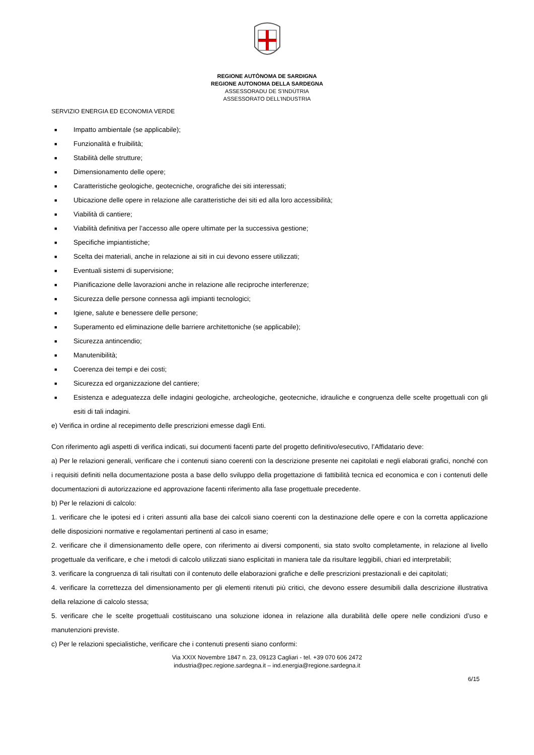REGIONE AUTÒNOMA DE SARDIGNA
REGIONE AUTONOMA DELLA SARDEGNA
ASSESSORADU DE S’INDÙTRIA
ASSESSORATO DELL’INDUSTRIA
SERVIZIO ENERGIA ED ECONOMIA VERDE
■ Impatto ambientale (se applicabile);
■ Funzionalità e fruibilità;
■ Stabilità delle strutture;
■ Dimensionamento delle opere;
■ Caratteristiche geologiche, geotecniche, orografiche dei siti interessati;
■ Ubicazione delle opere in relazione alle caratteristiche dei siti ed alla loro accessibilità;
■ Viabilità di cantiere;
■ Viabilità definitiva per l’accesso alle opere ultimate per la successiva gestione;
■ Specifiche impiantistiche;
■ Scelta dei materiali, anche in relazione ai siti in cui devono essere utilizzati;
■ Eventuali sistemi di supervisione;
■ Pianificazione delle lavorazioni anche in relazione alle reciproche interferenze;
■ Sicurezza delle persone connessa agli impianti tecnologici;
■ Igiene, salute e benessere delle persone;
■ Superamento ed eliminazione delle barriere architettoniche (se applicabile);
■ Sicurezza antincendio;
■ Manutenibilità;
■ Coerenza dei tempi e dei costi;
■ Sicurezza ed organizzazione del cantiere;
■ Esistenza e adeguatezza delle indagini geologiche, archeologiche, geotecniche, idrauliche e congruenza delle scelte progettuali con gli esiti di tali indagini.
e) Verifica in ordine al recepimento delle prescrizioni emesse dagli Enti.
Con riferimento agli aspetti di verifica indicati, sui documenti facenti parte del progetto definitivo/esecutivo, l’Affidatario deve:
a) Per le relazioni generali, verificare che i contenuti siano coerenti con la descrizione presente nei capitolati e negli elaborati grafici, nonché con i requisiti definiti nella documentazione posta a base dello sviluppo della progettazione di fattibilità tecnica ed economica e con i contenuti delle documentazioni di autorizzazione ed approvazione facenti riferimento alla fase progettuale precedente.
b) Per le relazioni di calcolo:
1. verificare che le ipotesi ed i criteri assunti alla base dei calcoli siano coerenti con la destinazione delle opere e con la corretta applicazione delle disposizioni normative e regolamentari pertinenti al caso in esame;
2. verificare che il dimensionamento delle opere, con riferimento ai diversi componenti, sia stato svolto completamente, in relazione al livello progettuale da verificare, e che i metodi di calcolo utilizzati siano esplicitati in maniera tale da risultare leggibili, chiari ed interpretabili;
3. verificare la congruenza di tali risultati con il contenuto delle elaborazioni grafiche e delle prescrizioni prestazionali e dei capitolati;
4. verificare la correttezza del dimensionamento per gli elementi ritenuti più critici, che devono essere desumibili dalla descrizione illustrativa della relazione di calcolo stessa;
5. verificare che le scelte progettuali costituiscano una soluzione idonea in relazione alla durabilità delle opere nelle condizioni d’uso e manutenzioni previste.
c) Per le relazioni specialistiche, verificare che i contenuti presenti siano conformi:
Via XXIX Novembre 1847 n. 23, 09123 Cagliari - tel. +39 070 606 2472
industria@pec.regione.sardegna.it – ind.energia@regione.sardegna.it
6/15